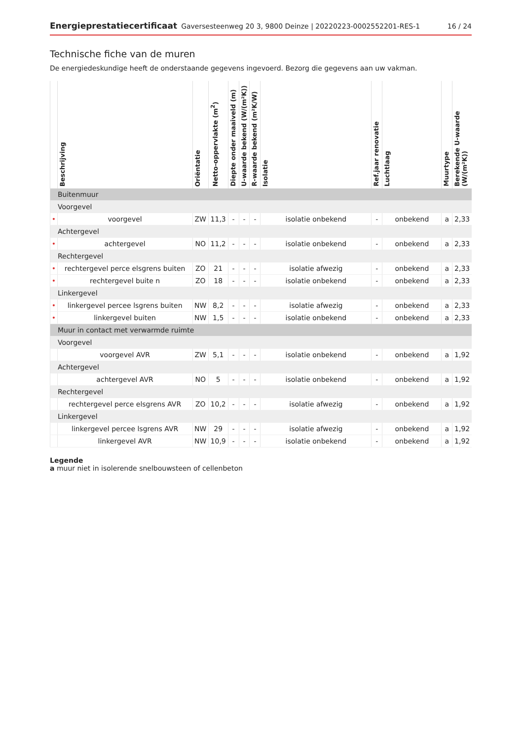Energieprestatiecertificaat Gaversesteenweg 20 3, 9800 Deinze | 20220223-0002552201-RES-1 16 / 24
Technische fiche van de muren
De energiedeskundige heeft de onderstaande gegevens ingevoerd. Bezorg die gegevens aan uw vakman.
| | Beschrijving | Oriëntatie | Netto-oppervlakte (m<sup>2</sup>) | Diepte onder maaiveld (m) | U-waarde bekend (W/(m²K)) | R-waarde bekend (m²K/W) | Isolatie | Ref.jaar renovatie | Luchtlaag | Muurtype | Berekende U-waarde (W/(m²K)) |
| --- | --- | --- | --- | --- | --- | --- | --- | --- | --- | --- | --- |
| Buitenmuur | | | | | | | | | | | |
| Voorgevel | | | | | | | | | | | |
| • | voorgevel | ZW | 11,3 | - | - | - | isolatie onbekend | - | onbekend | a | 2,33 |
| Achtergevel | | | | | | | | | | | |
| • | achtergevel | NO | 11,2 | - | - | - | isolatie onbekend | - | onbekend | a | 2,33 |
| Rechtergevel | | | | | | | | | | | |
| • | rechtergevel perce elsgrens buiten | ZO | 21 | - | - | - | isolatie afwezig | - | onbekend | a | 2,33 |
| • | rechtergevel buite n | ZO | 18 | - | - | - | isolatie onbekend | - | onbekend | a | 2,33 |
| Linkergevel | | | | | | | | | | | |
| • | linkergevel percee lsgrens buiten | NW | 8,2 | - | - | - | isolatie afwezig | - | onbekend | a | 2,33 |
| • | linkergevel buiten | NW | 1,5 | - | - | - | isolatie onbekend | - | onbekend | a | 2,33 |
| Muur in contact met verwarmde ruimte | | | | | | | | | | | |
| Voorgevel | | | | | | | | | | | |
| | voorgevel AVR | ZW | 5,1 | - | - | - | isolatie onbekend | - | onbekend | a | 1,92 |
| Achtergevel | | | | | | | | | | | |
| | achtergevel AVR | NO | 5 | - | - | - | isolatie onbekend | - | onbekend | a | 1,92 |
| Rechtergevel | | | | | | | | | | | |
| | rechtergevel perce elsgrens AVR | ZO | 10,2 | - | - | - | isolatie afwezig | - | onbekend | a | 1,92 |
| Linkergevel | | | | | | | | | | | |
| | linkergevel percee lsgrens AVR | NW | 29 | - | - | - | isolatie afwezig | - | onbekend | a | 1,92 |
| | linkergevel AVR | NW | 10,9 | - | - | - | isolatie onbekend | - | onbekend | a | 1,92 |
Legende
a muur niet in isolerende snelbouwsteen of cellenbeton